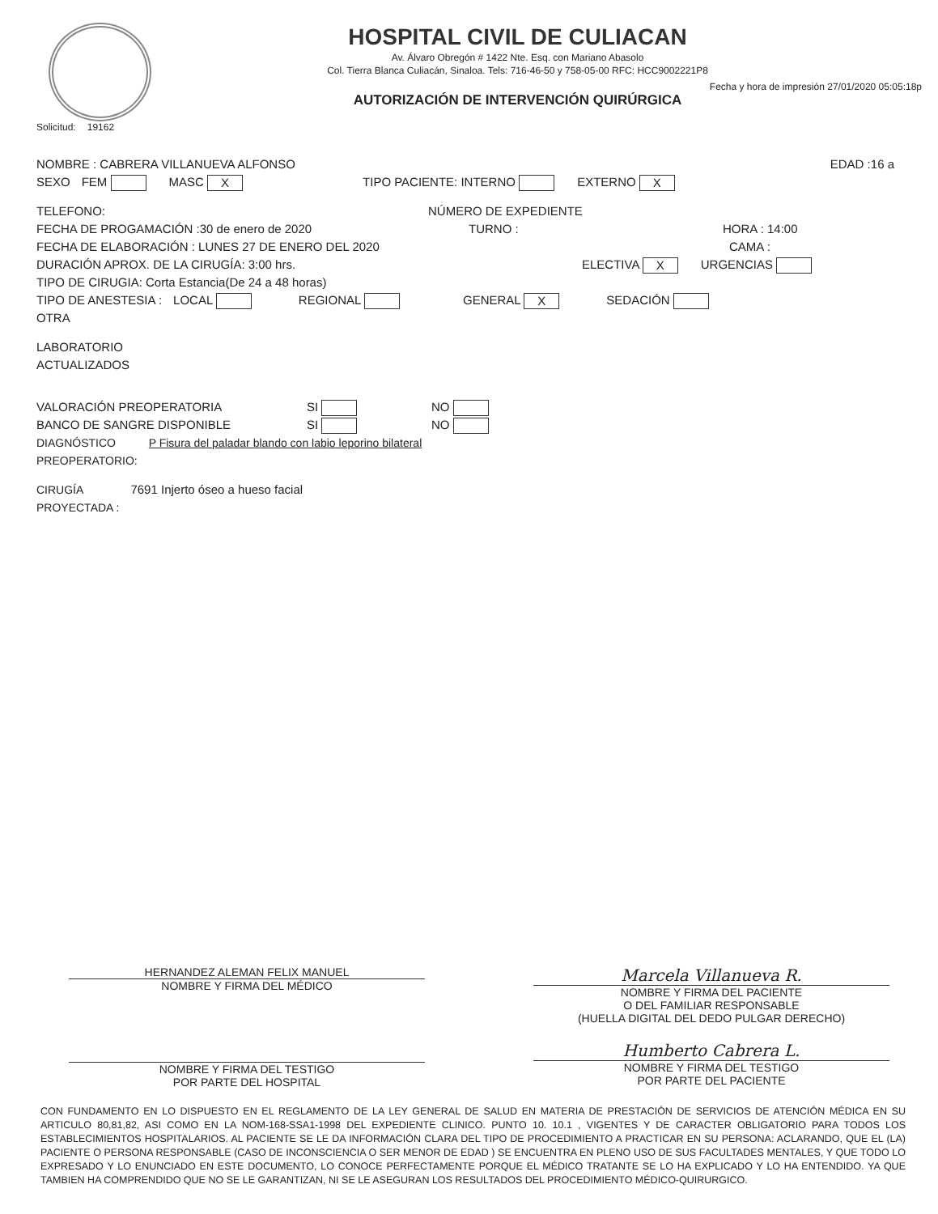HOSPITAL CIVIL DE CULIACAN
Av. Álvaro Obregón # 1422 Nte. Esq. con Mariano Abasolo
Col. Tierra Blanca Culiacán, Sinaloa. Tels: 716-46-50 y 758-05-00 RFC: HCC9002221P8
Fecha y hora de impresión 27/01/2020 05:05:18p
AUTORIZACIÓN DE INTERVENCIÓN QUIRÚRGICA
Solicitud: 19162
NOMBRE : CABRERA VILLANUEVA ALFONSO EDAD :16 a
SEXO FEM MASC X TIPO PACIENTE: INTERNO EXTERNO X
TELEFONO: NÚMERO DE EXPEDIENTE
FECHA DE PROGAMACIÓN :30 de enero de 2020 TURNO : HORA : 14:00
FECHA DE ELABORACIÓN : LUNES 27 DE ENERO DEL 2020 CAMA :
DURACIÓN APROX. DE LA CIRUGÍA: 3:00 hrs. ELECTIVA X URGENCIAS
TIPO DE CIRUGIA: Corta Estancia(De 24 a 48 horas)
TIPO DE ANESTESIA : LOCAL REGIONAL GENERAL X SEDACIÓN
OTRA
LABORATORIO
ACTUALIZADOS
VALORACIÓN PREOPERATORIA SI NO
BANCO DE SANGRE DISPONIBLE SI NO
DIAGNÓSTICO
PREOPERATORIO: P Fisura del paladar blando con labio leporino bilateral
CIRUGÍA
PROYECTADA : 7691 Injerto óseo a hueso facial
HERNANDEZ ALEMAN FELIX MANUEL
NOMBRE Y FIRMA DEL MÉDICO
Marcela Villanueva R.
NOMBRE Y FIRMA DEL PACIENTE
O DEL FAMILIAR RESPONSABLE
(HUELLA DIGITAL DEL DEDO PULGAR DERECHO)
NOMBRE Y FIRMA DEL TESTIGO
POR PARTE DEL HOSPITAL
Humberto Cabrera L.
NOMBRE Y FIRMA DEL TESTIGO
POR PARTE DEL PACIENTE
CON FUNDAMENTO EN LO DISPUESTO EN EL REGLAMENTO DE LA LEY GENERAL DE SALUD EN MATERIA DE PRESTACIÓN DE SERVICIOS DE ATENCIÓN MÉDICA EN SU ARTICULO 80,81,82, ASI COMO EN LA NOM-168-SSA1-1998 DEL EXPEDIENTE CLINICO. PUNTO 10. 10.1 , VIGENTES Y DE CARACTER OBLIGATORIO PARA TODOS LOS ESTABLECIMIENTOS HOSPITALARIOS. AL PACIENTE SE LE DA INFORMACIÓN CLARA DEL TIPO DE PROCEDIMIENTO A PRACTICAR EN SU PERSONA: ACLARANDO, QUE EL (LA) PACIENTE O PERSONA RESPONSABLE (CASO DE INCONSCIENCIA O SER MENOR DE EDAD ) SE ENCUENTRA EN PLENO USO DE SUS FACULTADES MENTALES, Y QUE TODO LO EXPRESADO Y LO ENUNCIADO EN ESTE DOCUMENTO, LO CONOCE PERFECTAMENTE PORQUE EL MÉDICO TRATANTE SE LO HA EXPLICADO Y LO HA ENTENDIDO. YA QUE TAMBIEN HA COMPRENDIDO QUE NO SE LE GARANTIZAN, NI SE LE ASEGURAN LOS RESULTADOS DEL PROCEDIMIENTO MÉDICO-QUIRURGICO.